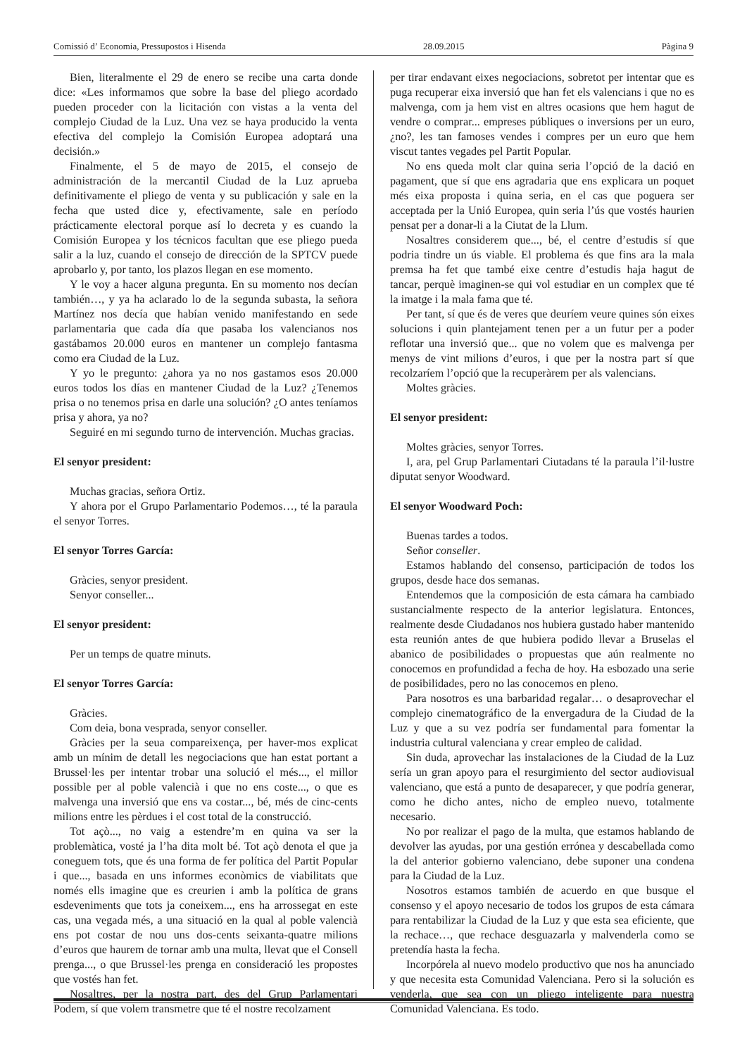Comissió d’ Economia, Pressupostos i Hisenda 28.09.2015 Pàgina 9
Bien, literalmente el 29 de enero se recibe una carta donde dice: «Les informamos que sobre la base del pliego acordado pueden proceder con la licitación con vistas a la venta del complejo Ciudad de la Luz. Una vez se haya producido la venta efectiva del complejo la Comisión Europea adoptará una decisión.»
Finalmente, el 5 de mayo de 2015, el consejo de administración de la mercantil Ciudad de la Luz aprueba definitivamente el pliego de venta y su publicación y sale en la fecha que usted dice y, efectivamente, sale en período prácticamente electoral porque así lo decreta y es cuando la Comisión Europea y los técnicos facultan que ese pliego pueda salir a la luz, cuando el consejo de dirección de la SPTCV puede aprobarlo y, por tanto, los plazos llegan en ese momento.
Y le voy a hacer alguna pregunta. En su momento nos decían también…, y ya ha aclarado lo de la segunda subasta, la señora Martínez nos decía que habían venido manifestando en sede parlamentaria que cada día que pasaba los valencianos nos gastábamos 20.000 euros en mantener un complejo fantasma como era Ciudad de la Luz.
Y yo le pregunto: ¿ahora ya no nos gastamos esos 20.000 euros todos los días en mantener Ciudad de la Luz? ¿Tenemos prisa o no tenemos prisa en darle una solución? ¿O antes teníamos prisa y ahora, ya no?
Seguiré en mi segundo turno de intervención. Muchas gracias.
El senyor president:
Muchas gracias, señora Ortiz.
Y ahora por el Grupo Parlamentario Podemos…, té la paraula el senyor Torres.
El senyor Torres García:
Gràcies, senyor president.
Senyor conseller...
El senyor president:
Per un temps de quatre minuts.
El senyor Torres García:
Gràcies.
Com deia, bona vesprada, senyor conseller.
Gràcies per la seua compareixença, per haver-mos explicat amb un mínim de detall les negociacions que han estat portant a Brussel·les per intentar trobar una solució el més..., el millor possible per al poble valencià i que no ens coste..., o que es malvenga una inversió que ens va costar..., bé, més de cinc-cents milions entre les pèrdues i el cost total de la construcció.
Tot açò..., no vaig a estendre’m en quina va ser la problemàtica, vosté ja l’ha dita molt bé. Tot açò denota el que ja coneguem tots, que és una forma de fer política del Partit Popular i que..., basada en uns informes econòmics de viabilitats que només ells imagine que es creurien i amb la política de grans esdeveniments que tots ja coneixem..., ens ha arrossegat en este cas, una vegada més, a una situació en la qual al poble valencià ens pot costar de nou uns dos-cents seixanta-quatre milions d’euros que haurem de tornar amb una multa, llevat que el Consell prenga..., o que Brussel·les prenga en consideració les propostes que vostés han fet.
Nosaltres, per la nostra part, des del Grup Parlamentari Podem, sí que volem transmetre que té el nostre recolzament
per tirar endavant eixes negociacions, sobretot per intentar que es puga recuperar eixa inversió que han fet els valencians i que no es malvenga, com ja hem vist en altres ocasions que hem hagut de vendre o comprar... empreses públiques o inversions per un euro, ¿no?, les tan famoses vendes i compres per un euro que hem viscut tantes vegades pel Partit Popular.
No ens queda molt clar quina seria l’opció de la dació en pagament, que sí que ens agradaria que ens explicara un poquet més eixa proposta i quina seria, en el cas que poguera ser acceptada per la Unió Europea, quin seria l’ús que vostés haurien pensat per a donar-li a la Ciutat de la Llum.
Nosaltres considerem que..., bé, el centre d’estudis sí que podria tindre un ús viable. El problema és que fins ara la mala premsa ha fet que també eixe centre d’estudis haja hagut de tancar, perquè imaginen-se qui vol estudiar en un complex que té la imatge i la mala fama que té.
Per tant, sí que és de veres que deuríem veure quines són eixes solucions i quin plantejament tenen per a un futur per a poder reflotar una inversió que... que no volem que es malvenga per menys de vint milions d’euros, i que per la nostra part sí que recolzaríem l’opció que la recuperàrem per als valencians.
Moltes gràcies.
El senyor president:
Moltes gràcies, senyor Torres.
I, ara, pel Grup Parlamentari Ciutadans té la paraula l’il·lustre diputat senyor Woodward.
El senyor Woodward Poch:
Buenas tardes a todos.
Señor conseller.
Estamos hablando del consenso, participación de todos los grupos, desde hace dos semanas.
Entendemos que la composición de esta cámara ha cambiado sustancialmente respecto de la anterior legislatura. Entonces, realmente desde Ciudadanos nos hubiera gustado haber mantenido esta reunión antes de que hubiera podido llevar a Bruselas el abanico de posibilidades o propuestas que aún realmente no conocemos en profundidad a fecha de hoy. Ha esbozado una serie de posibilidades, pero no las conocemos en pleno.
Para nosotros es una barbaridad regalar… o desaprovechar el complejo cinematográfico de la envergadura de la Ciudad de la Luz y que a su vez podría ser fundamental para fomentar la industria cultural valenciana y crear empleo de calidad.
Sin duda, aprovechar las instalaciones de la Ciudad de la Luz sería un gran apoyo para el resurgimiento del sector audiovisual valenciano, que está a punto de desaparecer, y que podría generar, como he dicho antes, nicho de empleo nuevo, totalmente necesario.
No por realizar el pago de la multa, que estamos hablando de devolver las ayudas, por una gestión errónea y descabellada como la del anterior gobierno valenciano, debe suponer una condena para la Ciudad de la Luz.
Nosotros estamos también de acuerdo en que busque el consenso y el apoyo necesario de todos los grupos de esta cámara para rentabilizar la Ciudad de la Luz y que esta sea eficiente, que la rechace…, que rechace desguazarla y malvenderla como se pretendía hasta la fecha.
Incorpórela al nuevo modelo productivo que nos ha anunciado y que necesita esta Comunidad Valenciana. Pero si la solución es venderla, que sea con un pliego inteligente para nuestra Comunidad Valenciana. Es todo.